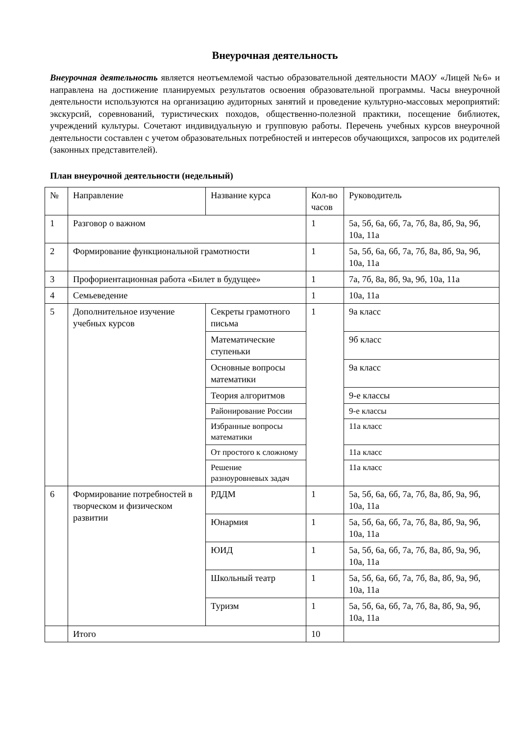Внеурочная деятельность
Внеурочная деятельность является неотъемлемой частью образовательной деятельности МАОУ «Лицей №6» и направлена на достижение планируемых результатов освоения образовательной программы. Часы внеурочной деятельности используются на организацию аудиторных занятий и проведение культурно-массовых мероприятий: экскурсий, соревнований, туристических походов, общественно-полезной практики, посещение библиотек, учреждений культуры. Сочетают индивидуальную и групповую работы. Перечень учебных курсов внеурочной деятельности составлен с учетом образовательных потребностей и интересов обучающихся, запросов их родителей (законных представителей).
План внеурочной деятельности (недельный)
| № | Направление | Название курса | Кол-во часов | Руководитель |
| 1 | Разговор о важном | | 1 | 5а, 5б, 6а, 6б, 7а, 7б, 8а, 8б, 9а, 9б, 10а, 11а |
| 2 | Формирование функциональной грамотности | | 1 | 5а, 5б, 6а, 6б, 7а, 7б, 8а, 8б, 9а, 9б, 10а, 11а |
| 3 | Профориентационная работа «Билет в будущее» | | 1 | 7а, 7б, 8а, 8б, 9а, 9б, 10а, 11а |
| 4 | Семьеведение | | 1 | 10а, 11а |
| 5 | Дополнительное изучение учебных курсов | Секреты грамотного письма | 1 | 9а класс |
| | | Математические ступеньки | | 9б класс |
| | | Основные вопросы математики | | 9а класс |
| | | Теория алгоритмов | | 9-е классы |
| | | Районирование России | | 9-е классы |
| | | Избранные вопросы математики | | 11а класс |
| | | От простого к сложному | | 11а класс |
| | | Решение разноуровневых задач | | 11а класс |
| 6 | Формирование потребностей в творческом и физическом развитии | РДДМ | 1 | 5а, 5б, 6а, 6б, 7а, 7б, 8а, 8б, 9а, 9б, 10а, 11а |
| | | Юнармия | 1 | 5а, 5б, 6а, 6б, 7а, 7б, 8а, 8б, 9а, 9б, 10а, 11а |
| | | ЮИД | 1 | 5а, 5б, 6а, 6б, 7а, 7б, 8а, 8б, 9а, 9б, 10а, 11а |
| | | Школьный театр | 1 | 5а, 5б, 6а, 6б, 7а, 7б, 8а, 8б, 9а, 9б, 10а, 11а |
| | | Туризм | 1 | 5а, 5б, 6а, 6б, 7а, 7б, 8а, 8б, 9а, 9б, 10а, 11а |
| | Итого | | 10 | |